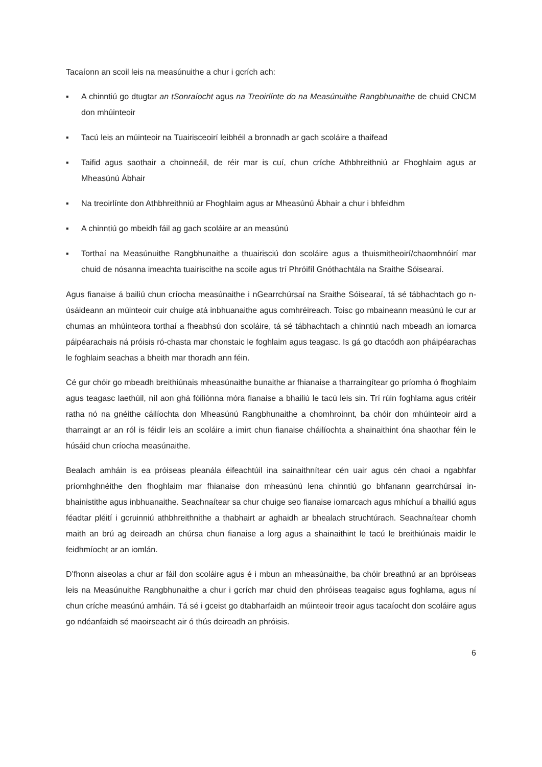Tacaíonn an scoil leis na measúnuithe a chur i gcrích ach:
▪ A chinntiú go dtugtar an tSonraíocht agus na Treoirlínte do na Measúnuithe Rangbhunaithe de chuid CNCM don mhúinteoir
▪ Tacú leis an múinteoir na Tuairisceoirí leibhéil a bronnadh ar gach scoláire a thaifead
▪ Taifid agus saothair a choinneáil, de réir mar is cuí, chun críche Athbhreithniú ar Fhoghlaim agus ar Mheasúnú Ábhair
▪ Na treoirlínte don Athbhreithniú ar Fhoghlaim agus ar Mheasúnú Ábhair a chur i bhfeidhm
▪ A chinntiú go mbeidh fáil ag gach scoláire ar an measúnú
▪ Torthaí na Measúnuithe Rangbhunaithe a thuairisciú don scoláire agus a thuismitheoirí/chaomhnóirí mar chuid de nósanna imeachta tuairiscithe na scoile agus trí Phróifíl Gnóthachtála na Sraithe Sóisearaí.
Agus fianaise á bailiú chun críocha measúnaithe i nGearrchúrsaí na Sraithe Sóisearaí, tá sé tábhachtach go n-úsáideann an múinteoir cuir chuige atá inbhuanaithe agus comhréireach. Toisc go mbaineann measúnú le cur ar chumas an mhúinteora torthaí a fheabhsú don scoláire, tá sé tábhachtach a chinntiú nach mbeadh an iomarca páipéarachais ná próisis ró-chasta mar chonstaic le foghlaim agus teagasc. Is gá go dtacódh aon pháipéarachas le foghlaim seachas a bheith mar thoradh ann féin.
Cé gur chóir go mbeadh breithiúnais mheasúnaithe bunaithe ar fhianaise a tharraingítear go príomha ó fhoghlaim agus teagasc laethúil, níl aon ghá fóiliónna móra fianaise a bhailiú le tacú leis sin. Trí rúin foghlama agus critéir ratha nó na gnéithe cáilíochta don Mheasúnú Rangbhunaithe a chomhroinnt, ba chóir don mhúinteoir aird a tharraingt ar an ról is féidir leis an scoláire a imirt chun fianaise cháilíochta a shainaithint óna shaothar féin le húsáid chun críocha measúnaithe.
Bealach amháin is ea próiseas pleanála éifeachtúil ina sainaithnítear cén uair agus cén chaoi a ngabhfar príomhghnéithe den fhoghlaim mar fhianaise don mheasúnú lena chinntiú go bhfanann gearrchúrsaí in-bhainistithe agus inbhuanaithe. Seachnaítear sa chur chuige seo fianaise iomarcach agus mhíchuí a bhailiú agus féadtar pléití i gcruinniú athbhreithnithe a thabhairt ar aghaidh ar bhealach struchtúrach. Seachnaítear chomh maith an brú ag deireadh an chúrsa chun fianaise a lorg agus a shainaithint le tacú le breithiúnais maidir le feidhmíocht ar an iomlán.
D’fhonn aiseolas a chur ar fáil don scoláire agus é i mbun an mheasúnaithe, ba chóir breathnú ar an bpróiseas leis na Measúnuithe Rangbhunaithe a chur i gcrích mar chuid den phróiseas teagaisc agus foghlama, agus ní chun críche measúnú amháin. Tá sé i gceist go dtabharfaidh an múinteoir treoir agus tacaíocht don scoláire agus go ndéanfaidh sé maoirseacht air ó thús deireadh an phróisis.
6